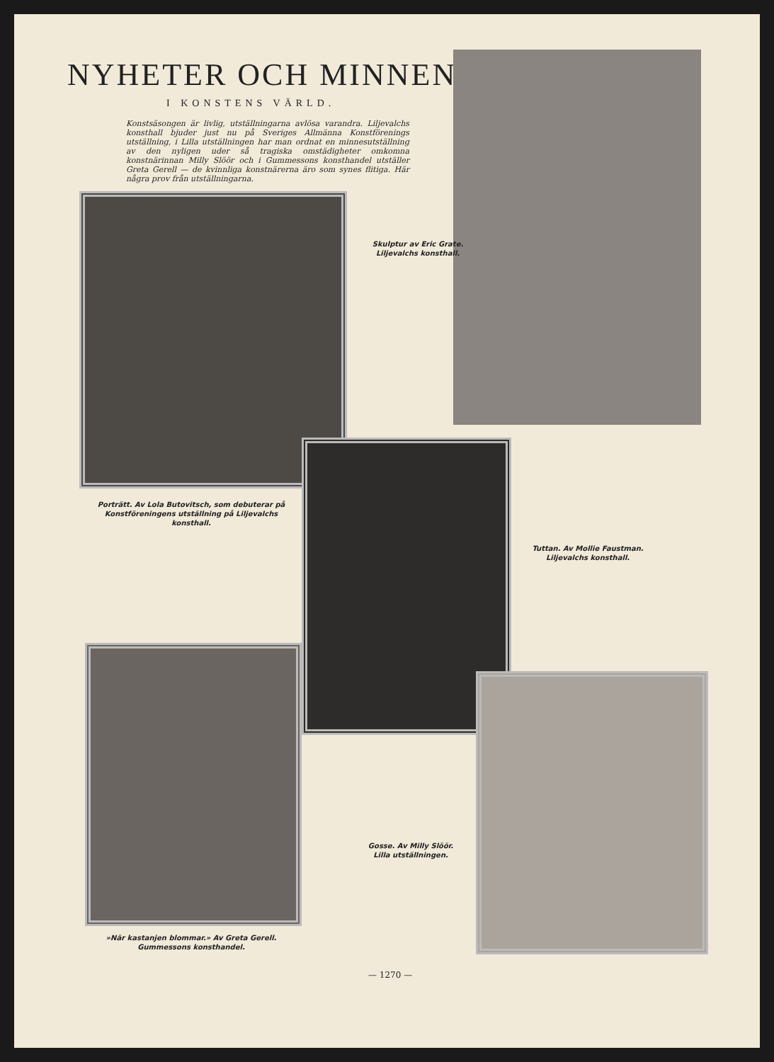NYHETER OCH MINNEN
I KONSTENS VÄRLD.
Konstsäsongen är livlig, utställningarna avlösa varandra. Liljevalchs konsthall bjuder just nu på Sveriges Allmänna Konstförenings utställning, i Lilla utställningen har man ordnat en minnesutställning av den nyligen uder så tragiska omstädigheter omkomna konstnärinnan Milly Slöör och i Gummessons konsthandel utställer Greta Gerell — de kvinnliga konstnärerna äro som synes flitiga. Här några prov från utställningarna.
Skulptur av Eric Grate.
Liljevalchs konsthall.
Porträtt. Av Lola Butovitsch, som debuterar på Konstföreningens utställning på Liljevalchs konsthall.
Tuttan. Av Mollie Faustman.
Liljevalchs konsthall.
»När kastanjen blommar.» Av Greta Gerell.
Gummessons konsthandel.
Gosse. Av Milly Slöör.
Lilla utställningen.
— 1270 —